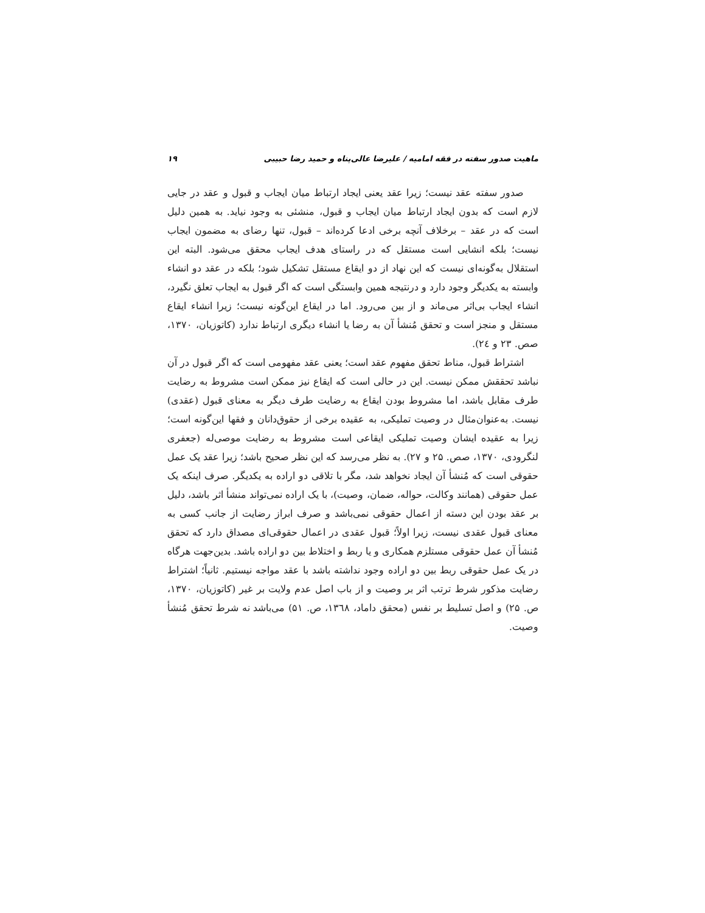ماهیت صدور سفته در فقه امامیه / علیرضا عالی‌پناه و حمید رضا حبیبی ۱۹
صدور سفته عقد نیست؛ زیرا عقد یعنی ایجاد ارتباط میان ایجاب و قبول و عقد در جایی لازم است که بدون ایجاد ارتباط میان ایجاب و قبول، منشئی به وجود نیاید. به همین دلیل است که در عقد – برخلاف آنچه برخی ادعا کرده‌اند – قبول، تنها رضای به مضمون ایجاب نیست؛ بلکه انشایی است مستقل که در راستای هدف ایجاب محقق می‌شود. البته این استقلال به‌گونه‌ای نیست که این نهاد از دو ایقاع مستقل تشکیل شود؛ بلکه در عقد دو انشاء وابسته به یکدیگر وجود دارد و درنتیجه همین وابستگی است که اگر قبول به ایجاب تعلق نگیرد، انشاء ایجاب بی‌اثر می‌ماند و از بین می‌رود. اما در ایقاع این‌گونه نیست؛ زیرا انشاء ایقاع مستقل و منجز است و تحقق مُنشأ آن به رضا یا انشاء دیگری ارتباط ندارد (کاتوزیان، ۱۳۷۰، صص. ۲۳ و ۲٤).
اشتراط قبول، مناط تحقق مفهوم عقد است؛ یعنی عقد مفهومی است که اگر قبول در آن نباشد تحققش ممکن نیست. این در حالی است که ایقاع نیز ممکن است مشروط به رضایت طرف مقابل باشد، اما مشروط بودن ایقاع به رضایت طرف دیگر به معنای قبول (عقدی) نیست. به‌عنوان‌مثال در وصیت تملیکی، به عقیده برخی از حقوق‌دانان و فقها این‌گونه است؛ زیرا به عقیده ایشان وصیت تملیکی ایقاعی است مشروط به رضایت موصی‌له (جعفری لنگرودی، ۱۳۷۰، صص. ۲۵ و ۲۷). به نظر می‌رسد که این نظر صحیح باشد؛ زیرا عقد یک عمل حقوقی است که مُنشأ آن ایجاد نخواهد شد، مگر با تلاقی دو اراده به یکدیگر. صرف اینکه یک عمل حقوقی (همانند وکالت، حواله، ضمان، وصیت)، با یک اراده نمی‌تواند منشأ اثر باشد، دلیل بر عقد بودن این دسته از اعمال حقوقی نمی‌باشد و صرف ابراز رضایت از جانب کسی به معنای قبول عقدی نیست، زیرا اولاً؛ قبول عقدی در اعمال حقوقی‌ای مصداق دارد که تحقق مُنشأ آن عمل حقوقی مستلزم همکاری و یا ربط و اختلاط بین دو اراده باشد. بدین‌جهت هرگاه در یک عمل حقوقی ربط بین دو اراده وجود نداشته باشد با عقد مواجه نیستیم. ثانیاً؛ اشتراط رضایت مذکور شرط ترتب اثر بر وصیت و از باب اصل عدم ولایت بر غیر (کاتوزیان، ۱۳۷۰، ص. ۲۵) و اصل تسلیط بر نفس (محقق داماد، ۱۳٦۸، ص. ۵۱) می‌باشد نه شرط تحقق مُنشأ وصیت.